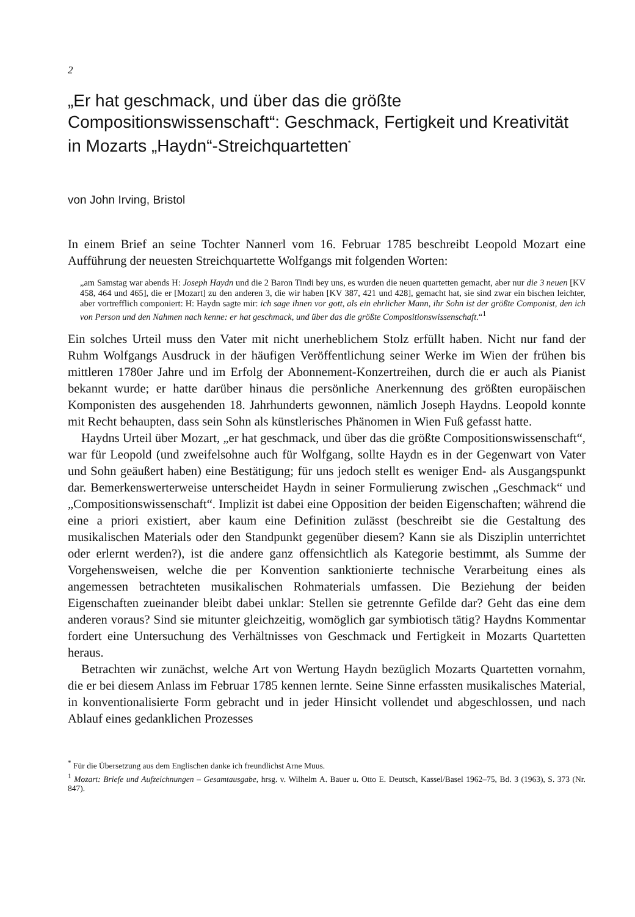2
„Er hat geschmack, und über das die größte Compositionswissenschaft“: Geschmack, Fertigkeit und Kreativität in Mozarts „Haydn“-Streichquartetten<sup>*</sup>
von John Irving, Bristol
In einem Brief an seine Tochter Nannerl vom 16. Februar 1785 beschreibt Leopold Mozart eine Aufführung der neuesten Streichquartette Wolfgangs mit folgenden Worten:
„am Samstag war abends H: Joseph Haydn und die 2 Baron Tindi bey uns, es wurden die neuen quartetten gemacht, aber nur die 3 neuen [KV 458, 464 und 465], die er [Mozart] zu den anderen 3, die wir haben [KV 387, 421 und 428], gemacht hat, sie sind zwar ein bischen leichter, aber vortrefflich componiert: H: Haydn sagte mir: ich sage ihnen vor gott, als ein ehrlicher Mann, ihr Sohn ist der größte Componist, den ich von Person und den Nahmen nach kenne: er hat geschmack, und über das die größte Compositionswissenschaft.“<sup>1</sup>
Ein solches Urteil muss den Vater mit nicht unerheblichem Stolz erfüllt haben. Nicht nur fand der Ruhm Wolfgangs Ausdruck in der häufigen Veröffentlichung seiner Werke im Wien der frühen bis mittleren 1780er Jahre und im Erfolg der Abonnement-Konzertreihen, durch die er auch als Pianist bekannt wurde; er hatte darüber hinaus die persönliche Anerkennung des größten europäischen Komponisten des ausgehenden 18. Jahrhunderts gewonnen, nämlich Joseph Haydns. Leopold konnte mit Recht behaupten, dass sein Sohn als künstlerisches Phänomen in Wien Fuß gefasst hatte.
Haydns Urteil über Mozart, „er hat geschmack, und über das die größte Compositionswissenschaft“, war für Leopold (und zweifelsohne auch für Wolfgang, sollte Haydn es in der Gegenwart von Vater und Sohn geäußert haben) eine Bestätigung; für uns jedoch stellt es weniger End- als Ausgangspunkt dar. Bemerkenswerterweise unterscheidet Haydn in seiner Formulierung zwischen „Geschmack“ und „Compositionswissenschaft“. Implizit ist dabei eine Opposition der beiden Eigenschaften; während die eine a priori existiert, aber kaum eine Definition zulässt (beschreibt sie die Gestaltung des musikalischen Materials oder den Standpunkt gegenüber diesem? Kann sie als Disziplin unterrichtet oder erlernt werden?), ist die andere ganz offensichtlich als Kategorie bestimmt, als Summe der Vorgehensweisen, welche die per Konvention sanktionierte technische Verarbeitung eines als angemessen betrachteten musikalischen Rohmaterials umfassen. Die Beziehung der beiden Eigenschaften zueinander bleibt dabei unklar: Stellen sie getrennte Gefilde dar? Geht das eine dem anderen voraus? Sind sie mitunter gleichzeitig, womöglich gar symbiotisch tätig? Haydns Kommentar fordert eine Untersuchung des Verhältnisses von Geschmack und Fertigkeit in Mozarts Quartetten heraus.
Betrachten wir zunächst, welche Art von Wertung Haydn bezüglich Mozarts Quartetten vornahm, die er bei diesem Anlass im Februar 1785 kennen lernte. Seine Sinne erfassten musikalisches Material, in konventionalisierte Form gebracht und in jeder Hinsicht vollendet und abgeschlossen, und nach Ablauf eines gedanklichen Prozesses
<sup>*</sup> Für die Übersetzung aus dem Englischen danke ich freundlichst Arne Muus.
<sup>1</sup> Mozart: Briefe und Aufzeichnungen – Gesamtausgabe, hrsg. v. Wilhelm A. Bauer u. Otto E. Deutsch, Kassel/Basel 1962–75, Bd. 3 (1963), S. 373 (Nr. 847).